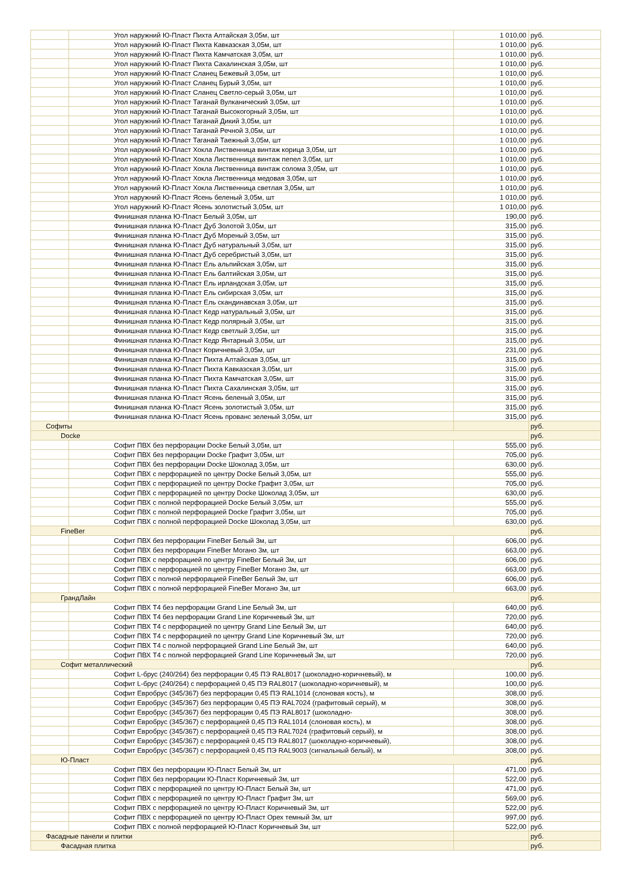| | Угол наружний Ю-Пласт Пихта Алтайская 3,05м, шт | 1 010,00 | руб. |
| | Угол наружний Ю-Пласт Пихта Кавказская 3,05м, шт | 1 010,00 | руб. |
| | Угол наружний Ю-Пласт Пихта Камчатская 3,05м, шт | 1 010,00 | руб. |
| | Угол наружний Ю-Пласт Пихта Сахалинская 3,05м, шт | 1 010,00 | руб. |
| | Угол наружний Ю-Пласт Сланец Бежевый 3,05м, шт | 1 010,00 | руб. |
| | Угол наружний Ю-Пласт Сланец Бурый 3,05м, шт | 1 010,00 | руб. |
| | Угол наружний Ю-Пласт Сланец Светло-серый 3,05м, шт | 1 010,00 | руб. |
| | Угол наружний Ю-Пласт Таганай Вулканический 3,05м, шт | 1 010,00 | руб. |
| | Угол наружний Ю-Пласт Таганай Высокогорный 3,05м, шт | 1 010,00 | руб. |
| | Угол наружний Ю-Пласт Таганай Дикий 3,05м, шт | 1 010,00 | руб. |
| | Угол наружний Ю-Пласт Таганай Речной 3,05м, шт | 1 010,00 | руб. |
| | Угол наружний Ю-Пласт Таганай Таежный 3,05м, шт | 1 010,00 | руб. |
| | Угол наружний Ю-Пласт Хокла Лиственница винтаж корица 3,05м, шт | 1 010,00 | руб. |
| | Угол наружний Ю-Пласт Хокла Лиственница винтаж пепел 3,05м, шт | 1 010,00 | руб. |
| | Угол наружний Ю-Пласт Хокла Лиственница винтаж солома 3,05м, шт | 1 010,00 | руб. |
| | Угол наружний Ю-Пласт Хокла Лиственница медовая 3,05м, шт | 1 010,00 | руб. |
| | Угол наружний Ю-Пласт Хокла Лиственница светлая 3,05м, шт | 1 010,00 | руб. |
| | Угол наружний Ю-Пласт Ясень беленый 3,05м, шт | 1 010,00 | руб. |
| | Угол наружний Ю-Пласт Ясень золотистый 3,05м, шт | 1 010,00 | руб. |
| | Финишная планка Ю-Пласт Белый 3,05м, шт | 190,00 | руб. |
| | Финишная планка Ю-Пласт Дуб Золотой 3,05м, шт | 315,00 | руб. |
| | Финишная планка Ю-Пласт Дуб Мореный 3,05м, шт | 315,00 | руб. |
| | Финишная планка Ю-Пласт Дуб натуральный 3,05м, шт | 315,00 | руб. |
| | Финишная планка Ю-Пласт Дуб серебристый 3,05м, шт | 315,00 | руб. |
| | Финишная планка Ю-Пласт Ель альпийская 3,05м, шт | 315,00 | руб. |
| | Финишная планка Ю-Пласт Ель балтийская 3,05м, шт | 315,00 | руб. |
| | Финишная планка Ю-Пласт Ель ирландская 3,05м, шт | 315,00 | руб. |
| | Финишная планка Ю-Пласт Ель сибирская 3,05м, шт | 315,00 | руб. |
| | Финишная планка Ю-Пласт Ель скандинавская 3,05м, шт | 315,00 | руб. |
| | Финишная планка Ю-Пласт Кедр натуральный 3,05м, шт | 315,00 | руб. |
| | Финишная планка Ю-Пласт Кедр полярный 3,05м, шт | 315,00 | руб. |
| | Финишная планка Ю-Пласт Кедр светлый 3,05м, шт | 315,00 | руб. |
| | Финишная планка Ю-Пласт Кедр Янтарный 3,05м, шт | 315,00 | руб. |
| | Финишная планка Ю-Пласт Коричневый 3,05м, шт | 231,00 | руб. |
| | Финишная планка Ю-Пласт Пихта Алтайская 3,05м, шт | 315,00 | руб. |
| | Финишная планка Ю-Пласт Пихта Кавказская 3,05м, шт | 315,00 | руб. |
| | Финишная планка Ю-Пласт Пихта Камчатская 3,05м, шт | 315,00 | руб. |
| | Финишная планка Ю-Пласт Пихта Сахалинская 3,05м, шт | 315,00 | руб. |
| | Финишная планка Ю-Пласт Ясень беленый 3,05м, шт | 315,00 | руб. |
| | Финишная планка Ю-Пласт Ясень золотистый 3,05м, шт | 315,00 | руб. |
| | Финишная планка Ю-Пласт Ясень прованс зеленый 3,05м, шт | 315,00 | руб. |
| Софиты | | | руб. |
| Docke | | | руб. |
| | Софит ПВХ без перфорации Docke Белый 3,05м, шт | 555,00 | руб. |
| | Софит ПВХ без перфорации Docke Графит 3,05м, шт | 705,00 | руб. |
| | Софит ПВХ без перфорации Docke Шоколад 3,05м, шт | 630,00 | руб. |
| | Софит ПВХ с перфорацией по центру Docke Белый 3,05м, шт | 555,00 | руб. |
| | Софит ПВХ с перфорацией по центру Docke Графит 3,05м, шт | 705,00 | руб. |
| | Софит ПВХ с перфорацией по центру Docke Шоколад 3,05м, шт | 630,00 | руб. |
| | Софит ПВХ с полной перфорацией Docke Белый 3,05м, шт | 555,00 | руб. |
| | Софит ПВХ с полной перфорацией Docke Графит 3,05м, шт | 705,00 | руб. |
| | Софит ПВХ с полной перфорацией Docke Шоколад 3,05м, шт | 630,00 | руб. |
| FineBer | | | руб. |
| | Софит ПВХ без перфорации FineBer Белый 3м, шт | 606,00 | руб. |
| | Софит ПВХ без перфорации FineBer Могано 3м, шт | 663,00 | руб. |
| | Софит ПВХ с перфорацией по центру FineBer Белый 3м, шт | 606,00 | руб. |
| | Софит ПВХ с перфорацией по центру FineBer Могано 3м, шт | 663,00 | руб. |
| | Софит ПВХ с полной перфорацией FineBer Белый 3м, шт | 606,00 | руб. |
| | Софит ПВХ с полной перфорацией FineBer Могано 3м, шт | 663,00 | руб. |
| ГрандЛайн | | | руб. |
| | Софит ПВХ Т4 без перфорации Grand Line Белый 3м, шт | 640,00 | руб. |
| | Софит ПВХ Т4 без перфорации Grand Line Коричневый 3м, шт | 720,00 | руб. |
| | Софит ПВХ Т4 с перфорацией по центру Grand Line Белый 3м, шт | 640,00 | руб. |
| | Софит ПВХ Т4 с перфорацией по центру Grand Line Коричневый 3м, шт | 720,00 | руб. |
| | Софит ПВХ Т4 с полной перфорацией Grand Line Белый 3м, шт | 640,00 | руб. |
| | Софит ПВХ Т4 с полной перфорацией Grand Line Коричневый 3м, шт | 720,00 | руб. |
| Софит металлический | | | руб. |
| | Софит L-брус (240/264) без перфорации 0,45 ПЭ RAL8017 (шоколадно-коричневый), м | 100,00 | руб. |
| | Софит L-брус (240/264) с перфорацией 0,45 ПЭ RAL8017 (шоколадно-коричневый), м | 100,00 | руб. |
| | Софит Евробрус (345/367) без перфорации 0,45 ПЭ RAL1014 (слоновая кость), м | 308,00 | руб. |
| | Софит Евробрус (345/367) без перфорации 0,45 ПЭ RAL7024 (графитовый серый), м | 308,00 | руб. |
| | Софит Евробрус (345/367) без перфорации 0,45 ПЭ RAL8017 (шоколадно- | 308,00 | руб. |
| | Софит Евробрус (345/367) с перфорацией 0,45 ПЭ RAL1014 (слоновая кость), м | 308,00 | руб. |
| | Софит Евробрус (345/367) с перфорацией 0,45 ПЭ RAL7024 (графитовый серый), м | 308,00 | руб. |
| | Софит Евробрус (345/367) с перфорацией 0,45 ПЭ RAL8017 (шоколадно-коричневый), | 308,00 | руб. |
| | Софит Евробрус (345/367) с перфорацией 0,45 ПЭ RAL9003 (сигнальный белый), м | 308,00 | руб. |
| Ю-Пласт | | | руб. |
| | Софит ПВХ без перфорации Ю-Пласт Белый 3м, шт | 471,00 | руб. |
| | Софит ПВХ без перфорации Ю-Пласт Коричневый 3м, шт | 522,00 | руб. |
| | Софит ПВХ с перфорацией по центру Ю-Пласт Белый 3м, шт | 471,00 | руб. |
| | Софит ПВХ с перфорацией по центру Ю-Пласт Графит 3м, шт | 569,00 | руб. |
| | Софит ПВХ с перфорацией по центру Ю-Пласт Коричневый 3м, шт | 522,00 | руб. |
| | Софит ПВХ с перфорацией по центру Ю-Пласт Орех темный 3м, шт | 997,00 | руб. |
| | Софит ПВХ с полной перфорацией Ю-Пласт Коричневый 3м, шт | 522,00 | руб. |
| Фасадные панели и плитки | | | руб. |
| Фасадная плитка | | | руб. |